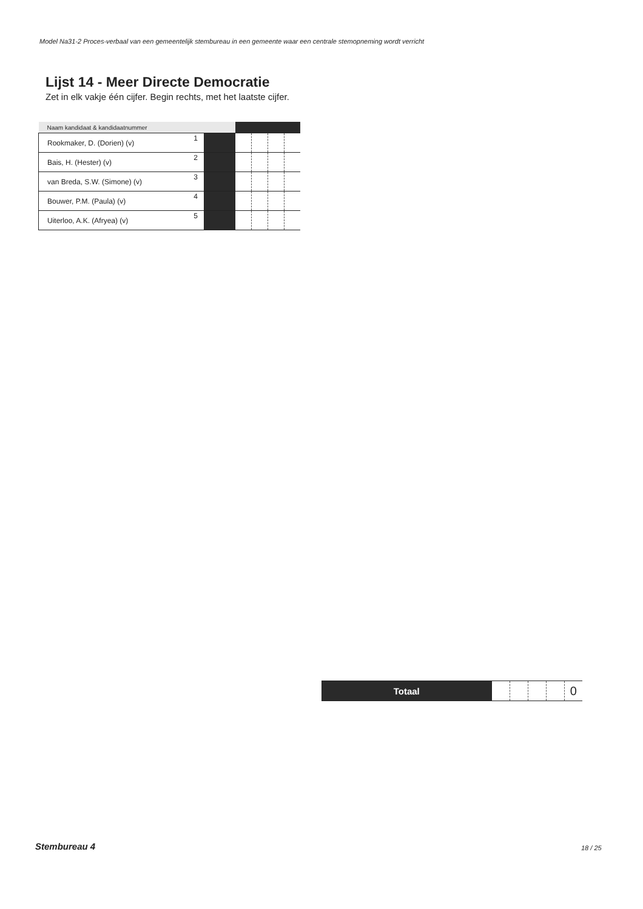Model Na31-2 Proces-verbaal van een gemeentelijk stembureau in een gemeente waar een centrale stemopneming wordt verricht
Lijst 14 - Meer Directe Democratie
Zet in elk vakje één cijfer. Begin rechts, met het laatste cijfer.
| Naam kandidaat & kandidaatnummer | | | | | | |
| --- | --- | --- | --- | --- | --- | --- |
| Rookmaker, D. (Dorien) (v) | 1 | | | | | |
| Bais, H. (Hester) (v) | 2 | | | | | |
| van Breda, S.W. (Simone) (v) | 3 | | | | | |
| Bouwer, P.M. (Paula) (v) | 4 | | | | | |
| Uiterloo, A.K. (Afryea) (v) | 5 | | | | | |
| Totaal | | | | | 0 |
Stembureau 4 18 / 25